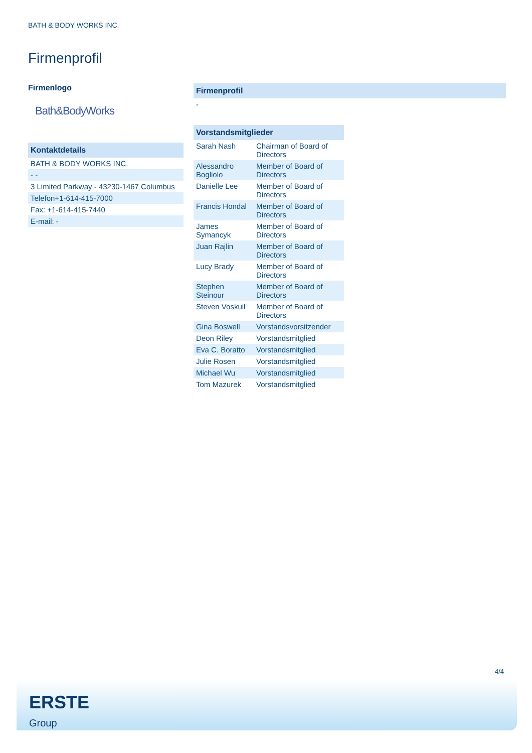BATH & BODY WORKS INC.
Firmenprofil
Firmenlogo
Bath&BodyWorks
| Kontaktdetails |
| --- |
| BATH & BODY WORKS INC. |
| - - |
| 3 Limited Parkway - 43230-1467 Columbus |
| Telefon+1-614-415-7000 |
| Fax: +1-614-415-7440 |
| E-mail: - |
| Firmenprofil |
| --- |
| - |
| Vorstandsmitglieder | |
| --- | --- |
| Sarah Nash | Chairman of Board of Directors |
| Alessandro Bogliolo | Member of Board of Directors |
| Danielle Lee | Member of Board of Directors |
| Francis Hondal | Member of Board of Directors |
| James Symancyk | Member of Board of Directors |
| Juan Rajlin | Member of Board of Directors |
| Lucy Brady | Member of Board of Directors |
| Stephen Steinour | Member of Board of Directors |
| Steven Voskuil | Member of Board of Directors |
| Gina Boswell | Vorstandsvorsitzender |
| Deon Riley | Vorstandsmitglied |
| Eva C. Boratto | Vorstandsmitglied |
| Julie Rosen | Vorstandsmitglied |
| Michael Wu | Vorstandsmitglied |
| Tom Mazurek | Vorstandsmitglied |
4/4
ERSTE
Group